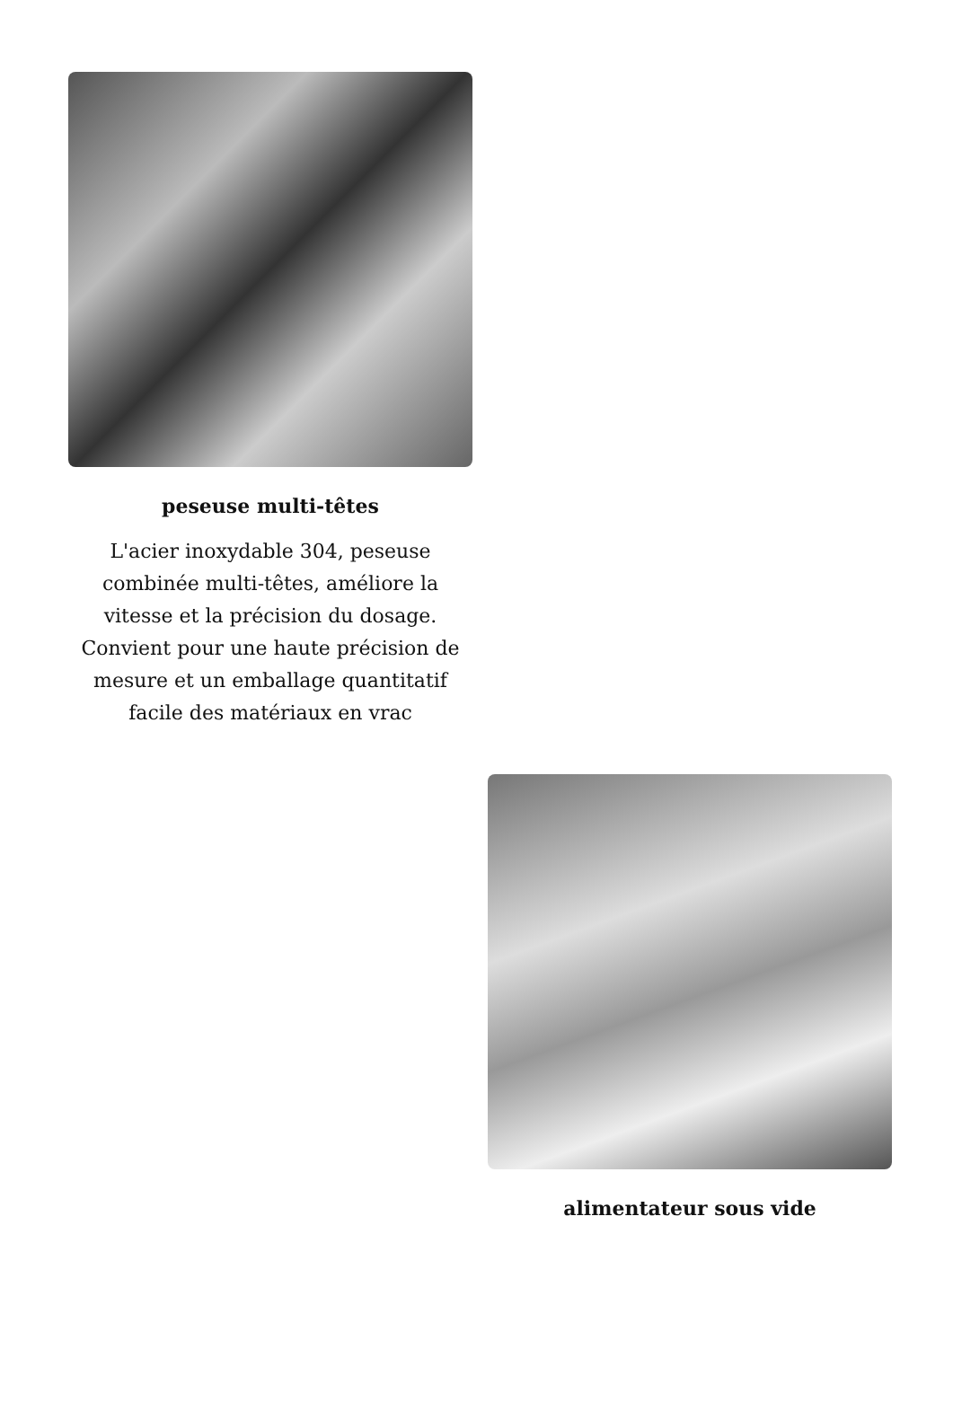peseuse multi-têtes
L'acier inoxydable 304, peseuse combinée multi-têtes, améliore la vitesse et la précision du dosage. Convient pour une haute précision de mesure et un emballage quantitatif facile des matériaux en vrac
alimentateur sous vide